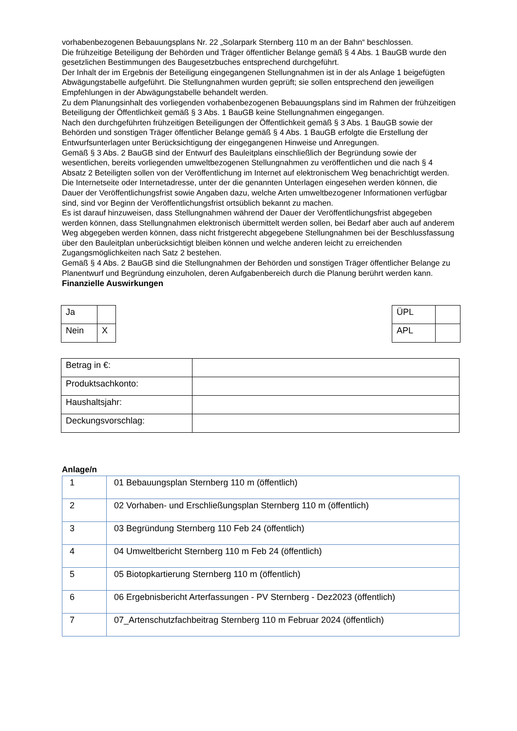vorhabenbezogenen Bebauungsplans Nr. 22 „Solarpark Sternberg 110 m an der Bahn“ beschlossen.
Die frühzeitige Beteiligung der Behörden und Träger öffentlicher Belange gemäß § 4 Abs. 1 BauGB wurde den gesetzlichen Bestimmungen des Baugesetzbuches entsprechend durchgeführt.
Der Inhalt der im Ergebnis der Beteiligung eingegangenen Stellungnahmen ist in der als Anlage 1 beigefügten Abwägungstabelle aufgeführt. Die Stellungnahmen wurden geprüft; sie sollen entsprechend den jeweiligen Empfehlungen in der Abwägungstabelle behandelt werden.
Zu dem Planungsinhalt des vorliegenden vorhabenbezogenen Bebauungsplans sind im Rahmen der frühzeitigen Beteiligung der Öffentlichkeit gemäß § 3 Abs. 1 BauGB keine Stellungnahmen eingegangen.
Nach den durchgeführten frühzeitigen Beteiligungen der Öffentlichkeit gemäß § 3 Abs. 1 BauGB sowie der Behörden und sonstigen Träger öffentlicher Belange gemäß § 4 Abs. 1 BauGB erfolgte die Erstellung der Entwurfsunterlagen unter Berücksichtigung der eingegangenen Hinweise und Anregungen.
Gemäß § 3 Abs. 2 BauGB sind der Entwurf des Bauleitplans einschließlich der Begründung sowie der wesentlichen, bereits vorliegenden umweltbezogenen Stellungnahmen zu veröffentlichen und die nach § 4 Absatz 2 Beteiligten sollen von der Veröffentlichung im Internet auf elektronischem Weg benachrichtigt werden.
Die Internetseite oder Internetadresse, unter der die genannten Unterlagen eingesehen werden können, die Dauer der Veröffentlichungsfrist sowie Angaben dazu, welche Arten umweltbezogener Informationen verfügbar sind, sind vor Beginn der Veröffentlichungsfrist ortsüblich bekannt zu machen.
Es ist darauf hinzuweisen, dass Stellungnahmen während der Dauer der Veröffentlichungsfrist abgegeben werden können, dass Stellungnahmen elektronisch übermittelt werden sollen, bei Bedarf aber auch auf anderem Weg abgegeben werden können, dass nicht fristgerecht abgegebene Stellungnahmen bei der Beschlussfassung über den Bauleitplan unberücksichtigt bleiben können und welche anderen leicht zu erreichenden Zugangsmöglichkeiten nach Satz 2 bestehen.
Gemäß § 4 Abs. 2 BauGB sind die Stellungnahmen der Behörden und sonstigen Träger öffentlicher Belange zu Planentwurf und Begründung einzuholen, deren Aufgabenbereich durch die Planung berührt werden kann.
Finanzielle Auswirkungen
| Ja | |
| Nein | X |
| ÜPL | |
| APL | |
| Betrag in €: | |
| Produktsachkonto: | |
| Haushaltsjahr: | |
| Deckungsvorschlag: | |
Anlage/n
| 1 | 01 Bebauungsplan Sternberg 110 m (öffentlich) |
| 2 | 02 Vorhaben- und Erschließungsplan Sternberg 110 m (öffentlich) |
| 3 | 03 Begründung Sternberg 110 Feb 24 (öffentlich) |
| 4 | 04 Umweltbericht Sternberg 110 m Feb 24 (öffentlich) |
| 5 | 05 Biotopkartierung Sternberg 110 m (öffentlich) |
| 6 | 06 Ergebnisbericht Arterfassungen - PV Sternberg - Dez2023 (öffentlich) |
| 7 | 07_Artenschutzfachbeitrag Sternberg 110 m Februar 2024 (öffentlich) |